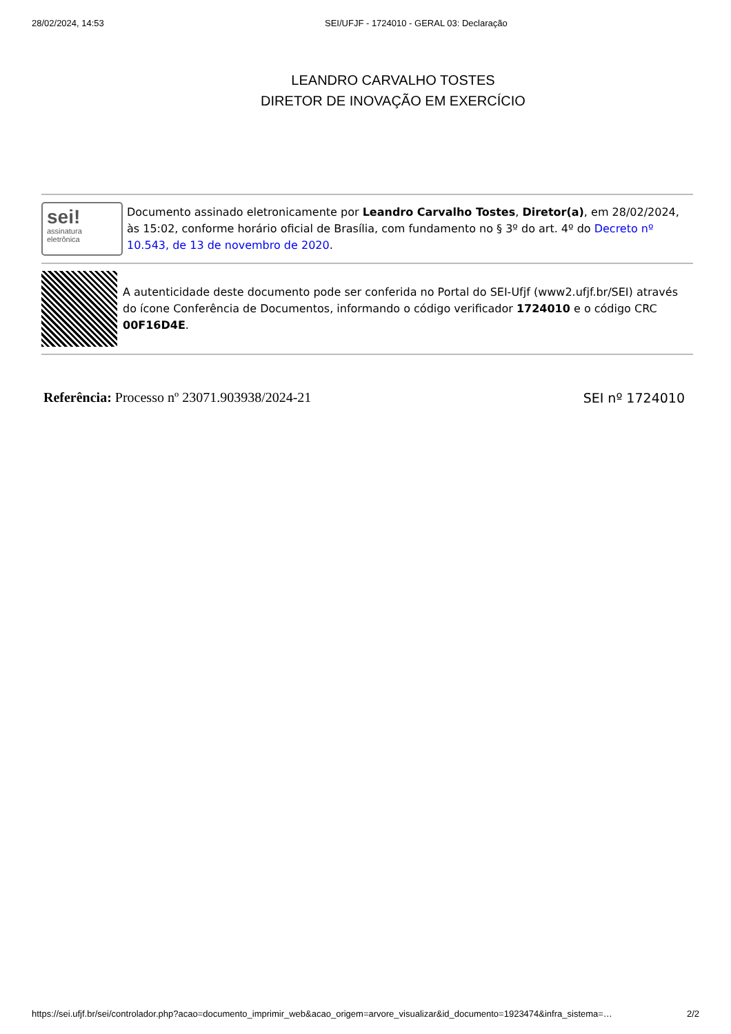28/02/2024, 14:53 SEI/UFJF - 1724010 - GERAL 03: Declaração
LEANDRO CARVALHO TOSTES
DIRETOR DE INOVAÇÃO EM EXERCÍCIO
sei!
assinatura
eletrônica
Documento assinado eletronicamente por Leandro Carvalho Tostes, Diretor(a), em 28/02/2024, às 15:02, conforme horário oficial de Brasília, com fundamento no § 3º do art. 4º do Decreto nº 10.543, de 13 de novembro de 2020.
A autenticidade deste documento pode ser conferida no Portal do SEI-Ufjf (www2.ufjf.br/SEI) através do ícone Conferência de Documentos, informando o código verificador 1724010 e o código CRC 00F16D4E.
Referência: Processo nº 23071.903938/2024-21
SEI nº 1724010
https://sei.ufjf.br/sei/controlador.php?acao=documento_imprimir_web&acao_origem=arvore_visualizar&id_documento=1923474&infra_sistema=…
2/2